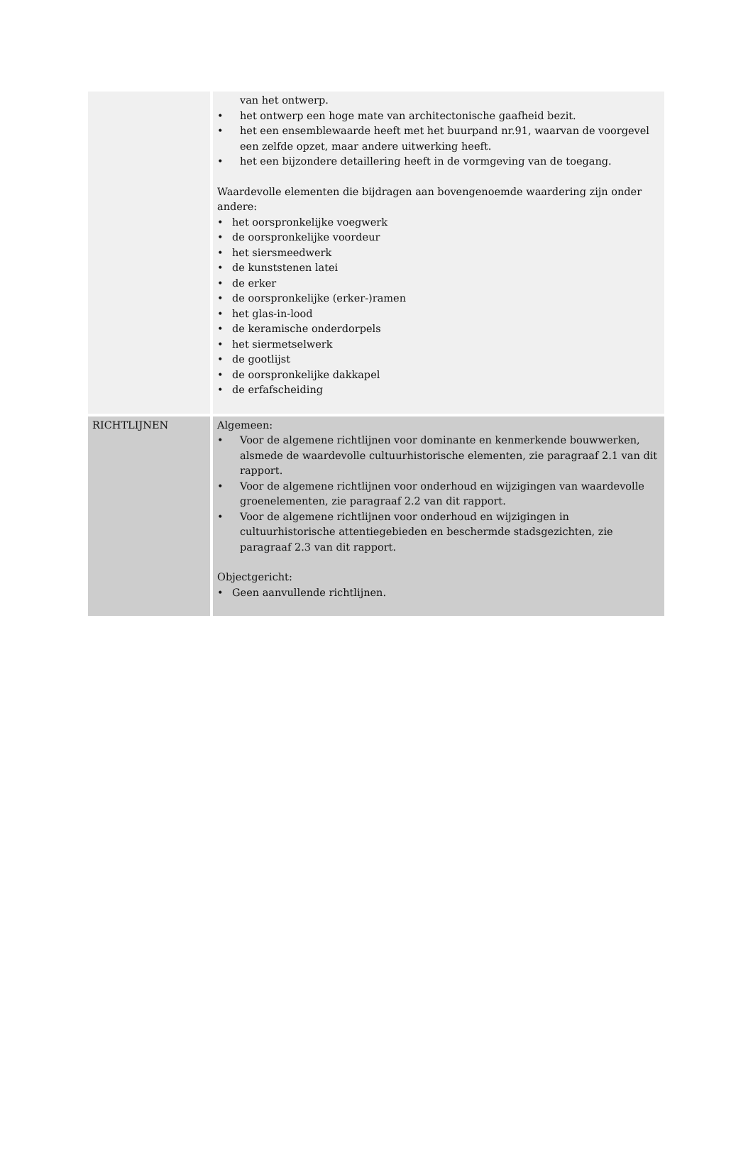| | van het ontwerp. • het ontwerp een hoge mate van architectonische gaafheid bezit. • het een ensemblewaarde heeft met het buurpand nr.91, waarvan de voorgevel een zelfde opzet, maar andere uitwerking heeft. • het een bijzondere detaillering heeft in de vormgeving van de toegang. Waardevolle elementen die bijdragen aan bovengenoemde waardering zijn onder andere: • het oorspronkelijke voegwerk • de oorspronkelijke voordeur • het siersmeedwerk • de kunststenen latei • de erker • de oorspronkelijke (erker-)ramen • het glas-in-lood • de keramische onderdorpels • het siermetselwerk • de gootlijst • de oorspronkelijke dakkapel • de erfafscheiding |
| RICHTLIJNEN | Algemeen: • Voor de algemene richtlijnen voor dominante en kenmerkende bouwwerken, alsmede de waardevolle cultuurhistorische elementen, zie paragraaf 2.1 van dit rapport. • Voor de algemene richtlijnen voor onderhoud en wijzigingen van waardevolle groenelementen, zie paragraaf 2.2 van dit rapport. • Voor de algemene richtlijnen voor onderhoud en wijzigingen in cultuurhistorische attentiegebieden en beschermde stadsgezichten, zie paragraaf 2.3 van dit rapport. Objectgericht: • Geen aanvullende richtlijnen. |